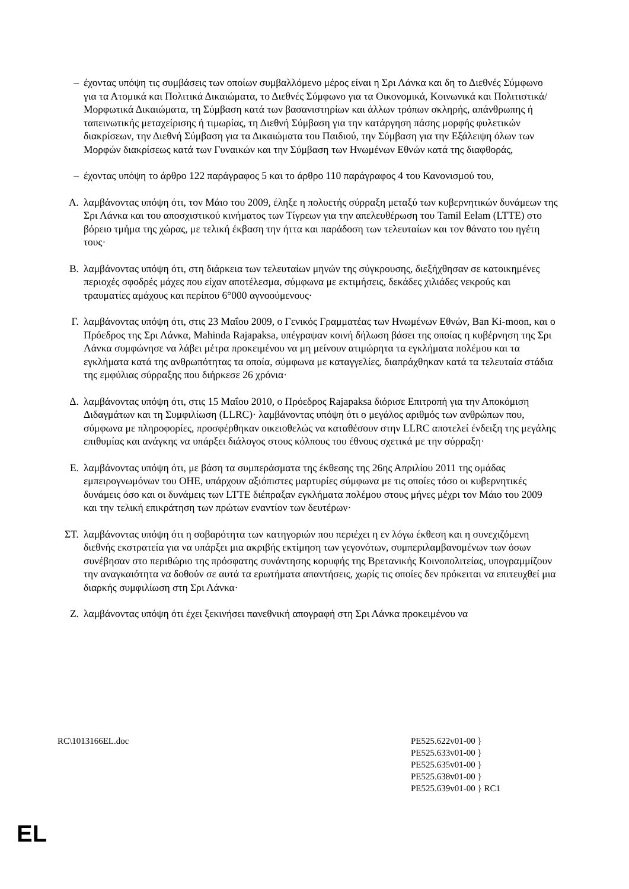– έχοντας υπόψη τις συμβάσεις των οποίων συμβαλλόμενο μέρος είναι η Σρι Λάνκα και δη το Διεθνές Σύμφωνο για τα Ατομικά και Πολιτικά Δικαιώματα, το Διεθνές Σύμφωνο για τα Οικονομικά, Κοινωνικά και Πολιτιστικά/Μορφωτικά Δικαιώματα, τη Σύμβαση κατά των βασανιστηρίων και άλλων τρόπων σκληρής, απάνθρωπης ή ταπεινωτικής μεταχείρισης ή τιμωρίας, τη Διεθνή Σύμβαση για την κατάργηση πάσης μορφής φυλετικών διακρίσεων, την Διεθνή Σύμβαση για τα Δικαιώματα του Παιδιού, την Σύμβαση για την Εξάλειψη όλων των Μορφών διακρίσεως κατά των Γυναικών και την Σύμβαση των Ηνωμένων Εθνών κατά της διαφθοράς,
– έχοντας υπόψη το άρθρο 122 παράγραφος 5 και το άρθρο 110 παράγραφος 4 του Κανονισμού του,
Α. λαμβάνοντας υπόψη ότι, τον Μάιο του 2009, έληξε η πολυετής σύρραξη μεταξύ των κυβερνητικών δυνάμεων της Σρι Λάνκα και του αποσχιστικού κινήματος των Τίγρεων για την απελευθέρωση του Tamil Eelam (LTTE) στο βόρειο τμήμα της χώρας, με τελική έκβαση την ήττα και παράδοση των τελευταίων και τον θάνατο του ηγέτη τους·
Β. λαμβάνοντας υπόψη ότι, στη διάρκεια των τελευταίων μηνών της σύγκρουσης, διεξήχθησαν σε κατοικημένες περιοχές σφοδρές μάχες που είχαν αποτέλεσμα, σύμφωνα με εκτιμήσεις, δεκάδες χιλιάδες νεκρούς και τραυματίες αμάχους και περίπου 6°000 αγνοούμενους·
Γ. λαμβάνοντας υπόψη ότι, στις 23 Μαΐου 2009, ο Γενικός Γραμματέας των Ηνωμένων Εθνών, Ban Ki-moon, και ο Πρόεδρος της Σρι Λάνκα, Mahinda Rajapaksa, υπέγραψαν κοινή δήλωση βάσει της οποίας η κυβέρνηση της Σρι Λάνκα συμφώνησε να λάβει μέτρα προκειμένου να μη μείνουν ατιμώρητα τα εγκλήματα πολέμου και τα εγκλήματα κατά της ανθρωπότητας τα οποία, σύμφωνα με καταγγελίες, διαπράχθηκαν κατά τα τελευταία στάδια της εμφύλιας σύρραξης που διήρκεσε 26 χρόνια·
Δ. λαμβάνοντας υπόψη ότι, στις 15 Μαΐου 2010, ο Πρόεδρος Rajapaksa διόρισε Επιτροπή για την Αποκόμιση Διδαγμάτων και τη Συμφιλίωση (LLRC)· λαμβάνοντας υπόψη ότι ο μεγάλος αριθμός των ανθρώπων που, σύμφωνα με πληροφορίες, προσφέρθηκαν οικειοθελώς να καταθέσουν στην LLRC αποτελεί ένδειξη της μεγάλης επιθυμίας και ανάγκης να υπάρξει διάλογος στους κόλπους του έθνους σχετικά με την σύρραξη·
Ε. λαμβάνοντας υπόψη ότι, με βάση τα συμπεράσματα της έκθεσης της 26ης Απριλίου 2011 της ομάδας εμπειρογνωμόνων του ΟΗΕ, υπάρχουν αξιόπιστες μαρτυρίες σύμφωνα με τις οποίες τόσο οι κυβερνητικές δυνάμεις όσο και οι δυνάμεις των LTTE διέπραξαν εγκλήματα πολέμου στους μήνες μέχρι τον Μάιο του 2009 και την τελική επικράτηση των πρώτων εναντίον των δευτέρων·
ΣΤ. λαμβάνοντας υπόψη ότι η σοβαρότητα των κατηγοριών που περιέχει η εν λόγω έκθεση και η συνεχιζόμενη διεθνής εκστρατεία για να υπάρξει μια ακριβής εκτίμηση των γεγονότων, συμπεριλαμβανομένων των όσων συνέβησαν στο περιθώριο της πρόσφατης συνάντησης κορυφής της Βρετανικής Κοινοπολιτείας, υπογραμμίζουν την αναγκαιότητα να δοθούν σε αυτά τα ερωτήματα απαντήσεις, χωρίς τις οποίες δεν πρόκειται να επιτευχθεί μια διαρκής συμφιλίωση στη Σρι Λάνκα·
Ζ. λαμβάνοντας υπόψη ότι έχει ξεκινήσει πανεθνική απογραφή στη Σρι Λάνκα προκειμένου να
RC\1013166EL.doc PE525.622v01-00 }
PE525.633v01-00 }
PE525.635v01-00 }
PE525.638v01-00 }
PE525.639v01-00 } RC1
EL